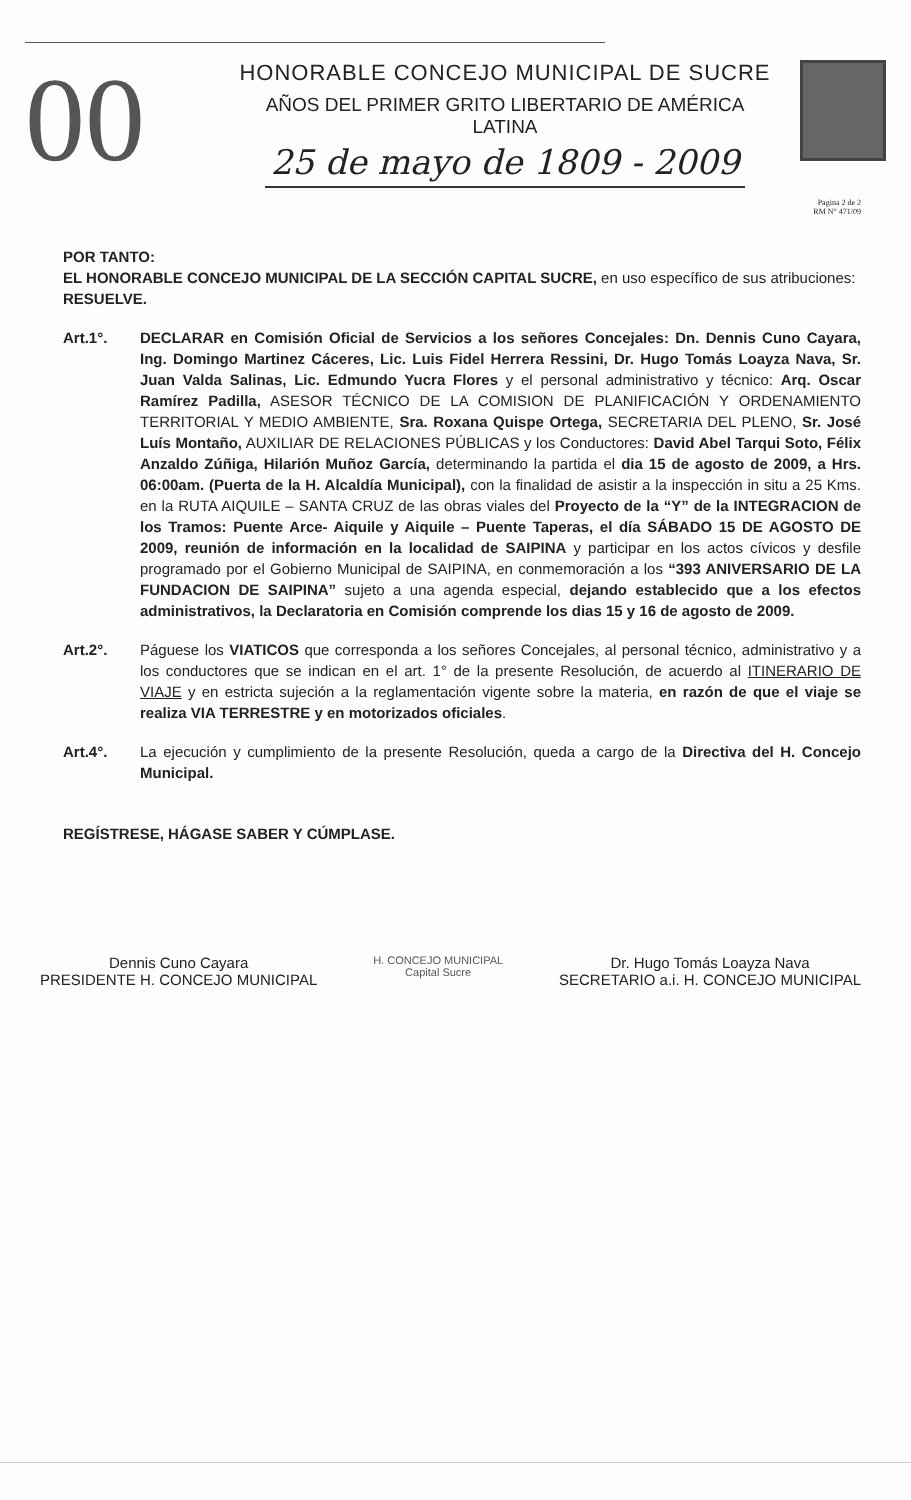00
HONORABLE CONCEJO MUNICIPAL DE SUCRE
AÑOS DEL PRIMER GRITO LIBERTARIO DE AMÉRICA LATINA
25 de mayo de 1809 - 2009
Pagina 2 de 2
RM N° 471/09
POR TANTO:
EL HONORABLE CONCEJO MUNICIPAL DE LA SECCIÓN CAPITAL SUCRE, en uso específico de sus atribuciones:
RESUELVE.
Art.1°. DECLARAR en Comisión Oficial de Servicios a los señores Concejales: Dn. Dennis Cuno Cayara, Ing. Domingo Martinez Cáceres, Lic. Luis Fidel Herrera Ressini, Dr. Hugo Tomás Loayza Nava, Sr. Juan Valda Salinas, Lic. Edmundo Yucra Flores y el personal administrativo y técnico: Arq. Oscar Ramírez Padilla, ASESOR TÉCNICO DE LA COMISION DE PLANIFICACIÓN Y ORDENAMIENTO TERRITORIAL Y MEDIO AMBIENTE, Sra. Roxana Quispe Ortega, SECRETARIA DEL PLENO, Sr. José Luís Montaño, AUXILIAR DE RELACIONES PÚBLICAS y los Conductores: David Abel Tarqui Soto, Félix Anzaldo Zúñiga, Hilarión Muñoz García, determinando la partida el dia 15 de agosto de 2009, a Hrs. 06:00am. (Puerta de la H. Alcaldía Municipal), con la finalidad de asistir a la inspección in situ a 25 Kms. en la RUTA AIQUILE – SANTA CRUZ de las obras viales del Proyecto de la “Y” de la INTEGRACION de los Tramos: Puente Arce- Aiquile y Aiquile – Puente Taperas, el día SÁBADO 15 DE AGOSTO DE 2009, reunión de información en la localidad de SAIPINA y participar en los actos cívicos y desfile programado por el Gobierno Municipal de SAIPINA, en conmemoración a los “393 ANIVERSARIO DE LA FUNDACION DE SAIPINA” sujeto a una agenda especial, dejando establecido que a los efectos administrativos, la Declaratoria en Comisión comprende los dias 15 y 16 de agosto de 2009.
Art.2°. Páguese los VIATICOS que corresponda a los señores Concejales, al personal técnico, administrativo y a los conductores que se indican en el art. 1° de la presente Resolución, de acuerdo al ITINERARIO DE VIAJE y en estricta sujeción a la reglamentación vigente sobre la materia, en razón de que el viaje se realiza VIA TERRESTRE y en motorizados oficiales.
Art.4°. La ejecución y cumplimiento de la presente Resolución, queda a cargo de la Directiva del H. Concejo Municipal.
REGÍSTRESE, HÁGASE SABER Y CÚMPLASE.
Dennis Cuno Cayara
PRESIDENTE H. CONCEJO MUNICIPAL
H. CONCEJO MUNICIPAL
Capital Sucre
Dr. Hugo Tomás Loayza Nava
SECRETARIO a.i. H. CONCEJO MUNICIPAL